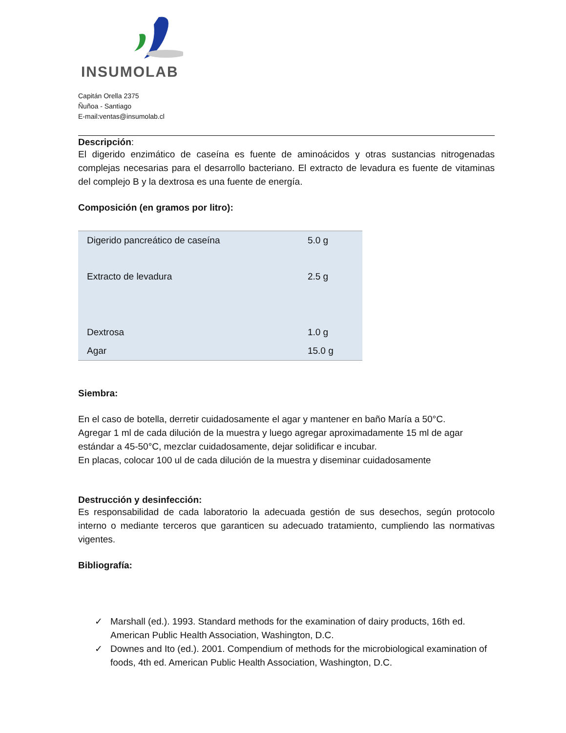INSUMOLAB
Capitán Orella 2375
Ñuñoa - Santiago
E-mail:ventas@insumolab.cl
Descripción:
El digerido enzimático de caseína es fuente de aminoácidos y otras sustancias nitrogenadas complejas necesarias para el desarrollo bacteriano. El extracto de levadura es fuente de vitaminas del complejo B y la dextrosa es una fuente de energía.
Composición (en gramos por litro):
| Digerido pancreático de caseína | 5.0 g |
| Extracto de levadura | 2.5 g |
| Dextrosa | 1.0 g |
| Agar | 15.0 g |
Siembra:
En el caso de botella, derretir cuidadosamente el agar y mantener en baño María a 50°C.
Agregar 1 ml de cada dilución de la muestra y luego agregar aproximadamente 15 ml de agar estándar a 45-50°C, mezclar cuidadosamente, dejar solidificar e incubar.
En placas, colocar 100 ul de cada dilución de la muestra y diseminar cuidadosamente
Destrucción y desinfección:
Es responsabilidad de cada laboratorio la adecuada gestión de sus desechos, según protocolo interno o mediante terceros que garanticen su adecuado tratamiento, cumpliendo las normativas vigentes.
Bibliografía:
✓ Marshall (ed.). 1993. Standard methods for the examination of dairy products, 16th ed. American Public Health Association, Washington, D.C.
✓ Downes and Ito (ed.). 2001. Compendium of methods for the microbiological examination of foods, 4th ed. American Public Health Association, Washington, D.C.